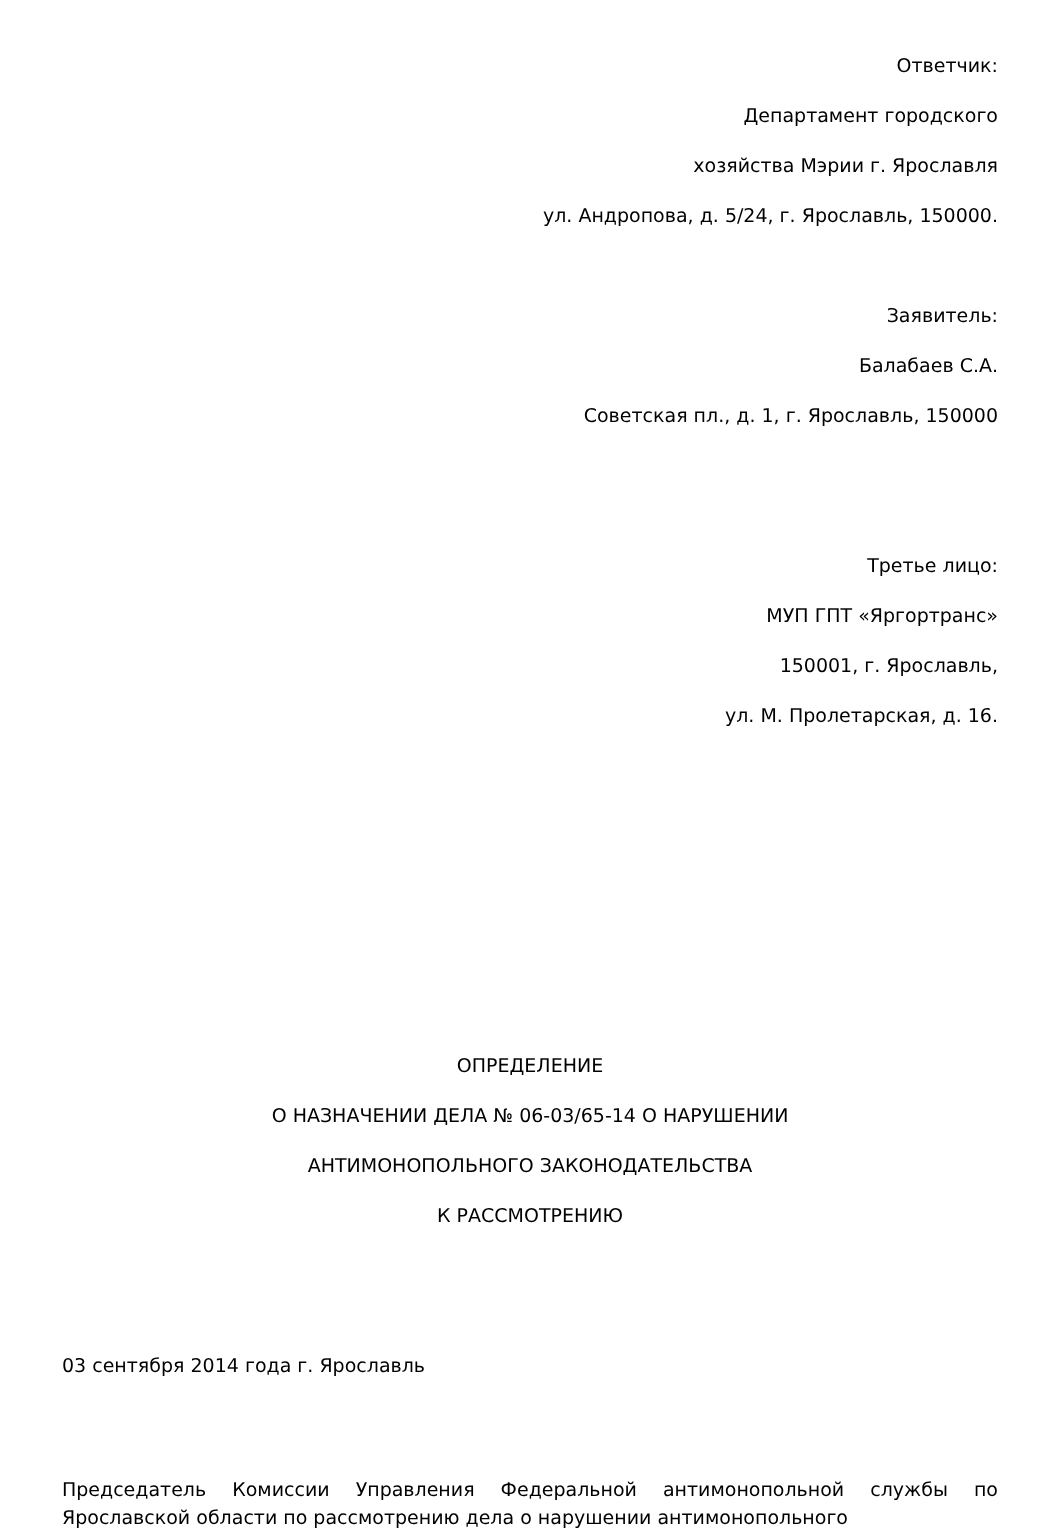Ответчик:
Департамент городского
хозяйства Мэрии г. Ярославля
ул. Андропова, д. 5/24, г. Ярославль, 150000.
Заявитель:
Балабаев С.А.
Советская пл., д. 1, г. Ярославль, 150000
Третье лицо:
МУП ГПТ «Яргортранс»
150001, г. Ярославль,
ул. М. Пролетарская, д. 16.
ОПРЕДЕЛЕНИЕ
О НАЗНАЧЕНИИ ДЕЛА № 06-03/65-14 О НАРУШЕНИИ
АНТИМОНОПОЛЬНОГО ЗАКОНОДАТЕЛЬСТВА
К РАССМОТРЕНИЮ
03 сентября 2014 года г. Ярославль
Председатель Комиссии Управления Федеральной антимонопольной службы по Ярославской области по рассмотрению дела о нарушении антимонопольного